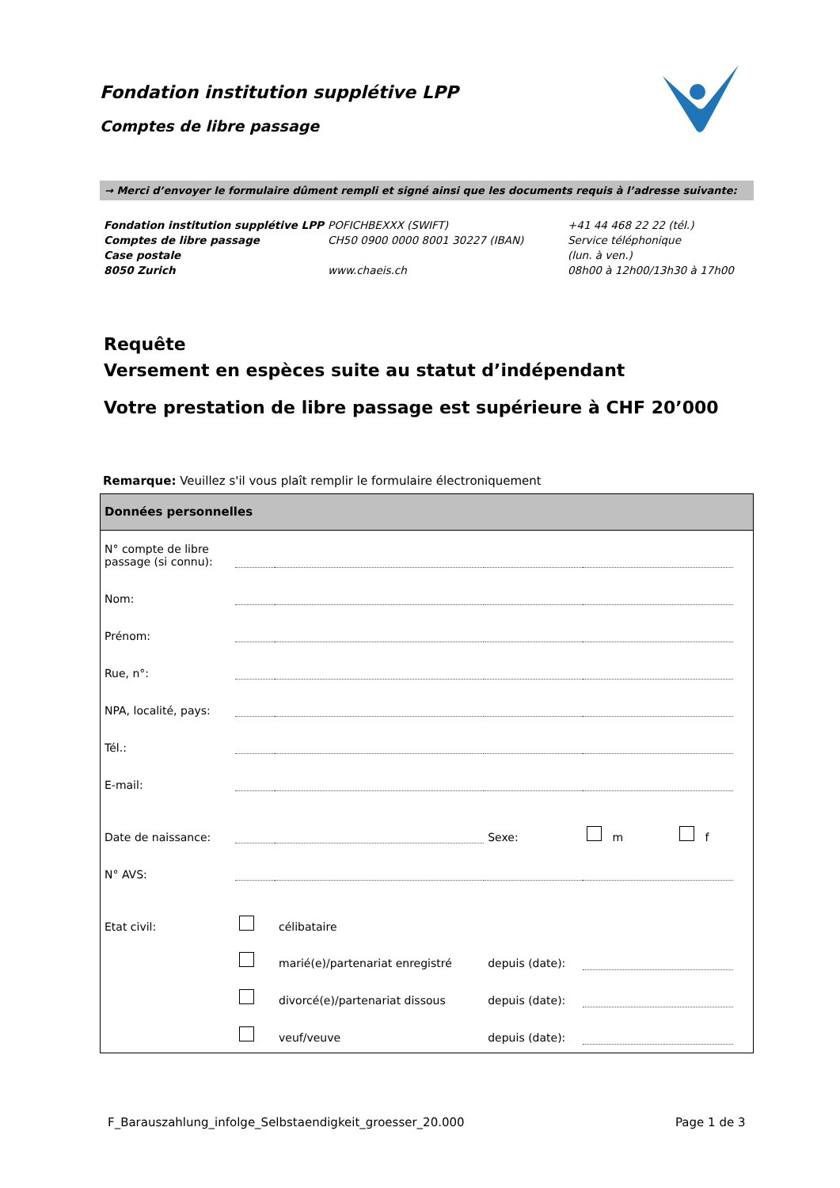Fondation institution supplétive LPP
Comptes de libre passage
→ Merci d’envoyer le formulaire dûment rempli et signé ainsi que les documents requis à l’adresse suivante:
Fondation institution supplétive LPP
Comptes de libre passage
Case postale
8050 Zurich
POFICHBEXXX (SWIFT)
CH50 0900 0000 8001 30227 (IBAN)
www.chaeis.ch
+41 44 468 22 22 (tél.)
Service téléphonique
(lun. à ven.)
08h00 à 12h00/13h30 à 17h00
Requête
Versement en espèces suite au statut d’indépendant
Votre prestation de libre passage est supérieure à CHF 20’000
Remarque: Veuillez s'il vous plaît remplir le formulaire électroniquement
Données personnelles
| N° compte de libre passage (si connu): | | | | | |
| Nom: | | | | | |
| Prénom: | | | | | |
| Rue, n°: | | | | | |
| NPA, localité, pays: | | | | | |
| Tél.: | | | | | |
| E-mail: | | | | | |
| Date de naissance: | | | Sexe: | m f | |
| N° AVS: | | | | | |
| Etat civil: | | célibataire | | | |
| | | marié(e)/partenariat enregistré | depuis (date): | | |
| | | divorcé(e)/partenariat dissous | depuis (date): | | |
| | | veuf/veuve | depuis (date): | | |
F_Barauszahlung_infolge_Selbstaendigkeit_groesser_20.000
Page 1 de 3